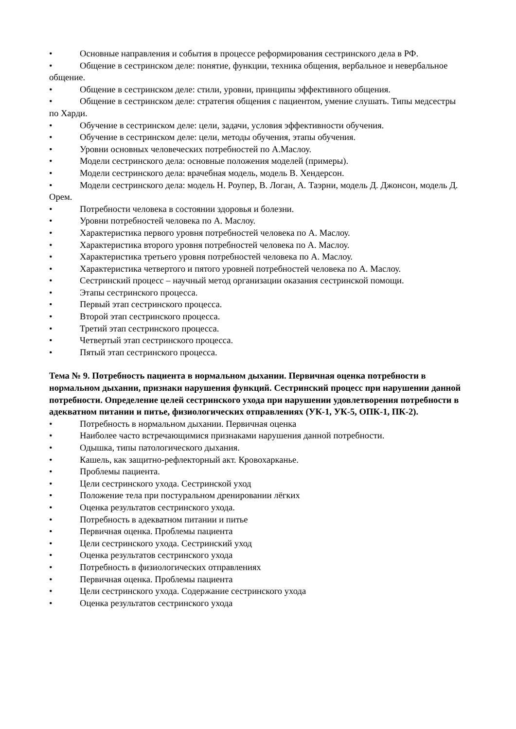• Основные направления и события в процессе реформирования сестринского дела в РФ.
• Общение в сестринском деле: понятие, функции, техника общения, вербальное и невербальное общение.
• Общение в сестринском деле: стили, уровни, принципы эффективного общения.
• Общение в сестринском деле: стратегия общения с пациентом, умение слушать. Типы медсестры по Харди.
• Обучение в сестринском деле: цели, задачи, условия эффективности обучения.
• Обучение в сестринском деле: цели, методы обучения, этапы обучения.
• Уровни основных человеческих потребностей по А.Маслоу.
• Модели сестринского дела: основные положения моделей (примеры).
• Модели сестринского дела: врачебная модель, модель В. Хендерсон.
• Модели сестринского дела: модель Н. Роупер, В. Логан, А. Таэрни, модель Д. Джонсон, модель Д. Орем.
• Потребности человека в состоянии здоровья и болезни.
• Уровни потребностей человека по А. Маслоу.
• Характеристика первого уровня потребностей человека по А. Маслоу.
• Характеристика второго уровня потребностей человека по А. Маслоу.
• Характеристика третьего уровня потребностей человека по А. Маслоу.
• Характеристика четвертого и пятого уровней потребностей человека по А. Маслоу.
• Сестринский процесс – научный метод организации оказания сестринской помощи.
• Этапы сестринского процесса.
• Первый этап сестринского процесса.
• Второй этап сестринского процесса.
• Третий этап сестринского процесса.
• Четвертый этап сестринского процесса.
• Пятый этап сестринского процесса.
Тема № 9. Потребность пациента в нормальном дыхании. Первичная оценка потребности в нормальном дыхании, признаки нарушения функций. Сестринский процесс при нарушении данной потребности. Определение целей сестринского ухода при нарушении удовлетворения потребности в адекватном питании и питье, физиологических отправлениях (УК-1, УК-5, ОПК-1, ПК-2).
• Потребность в нормальном дыхании. Первичная оценка
• Наиболее часто встречающимися признаками нарушения данной потребности.
• Одышка, типы патологического дыхания.
• Кашель, как защитно-рефлекторный акт. Кровохарканье.
• Проблемы пациента.
• Цели сестринского ухода. Сестринской уход
• Положение тела при постуральном дренировании лёгких
• Оценка результатов сестринского ухода.
• Потребность в адекватном питании и питье
• Первичная оценка. Проблемы пациента
• Цели сестринского ухода. Сестринский уход
• Оценка результатов сестринского ухода
• Потребность в физиологических отправлениях
• Первичная оценка. Проблемы пациента
• Цели сестринского ухода. Содержание сестринского ухода
• Оценка результатов сестринского ухода